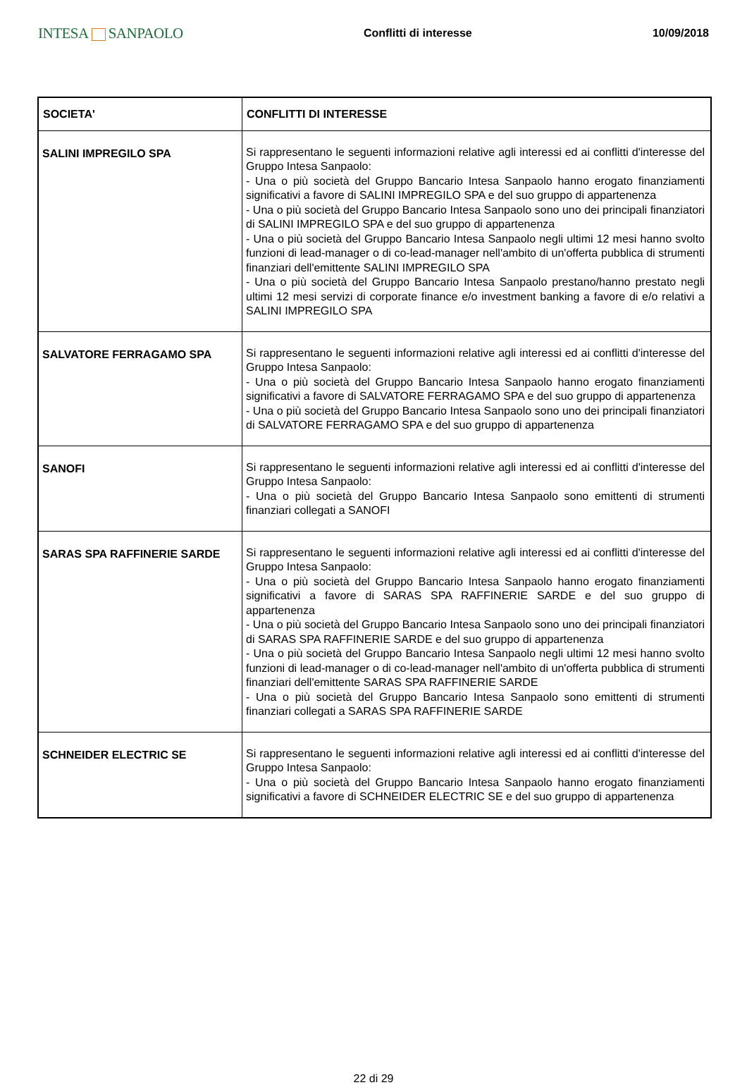INTESA SANPAOLO Conflitti di interesse 10/09/2018
| SOCIETA' | CONFLITTI DI INTERESSE |
| --- | --- |
| SALINI IMPREGILO SPA | Si rappresentano le seguenti informazioni relative agli interessi ed ai conflitti d'interesse del Gruppo Intesa Sanpaolo: - Una o più società del Gruppo Bancario Intesa Sanpaolo hanno erogato finanziamenti significativi a favore di SALINI IMPREGILO SPA e del suo gruppo di appartenenza - Una o più società del Gruppo Bancario Intesa Sanpaolo sono uno dei principali finanziatori di SALINI IMPREGILO SPA e del suo gruppo di appartenenza - Una o più società del Gruppo Bancario Intesa Sanpaolo negli ultimi 12 mesi hanno svolto funzioni di lead-manager o di co-lead-manager nell'ambito di un'offerta pubblica di strumenti finanziari dell'emittente SALINI IMPREGILO SPA - Una o più società del Gruppo Bancario Intesa Sanpaolo prestano/hanno prestato negli ultimi 12 mesi servizi di corporate finance e/o investment banking a favore di e/o relativi a SALINI IMPREGILO SPA |
| SALVATORE FERRAGAMO SPA | Si rappresentano le seguenti informazioni relative agli interessi ed ai conflitti d'interesse del Gruppo Intesa Sanpaolo: - Una o più società del Gruppo Bancario Intesa Sanpaolo hanno erogato finanziamenti significativi a favore di SALVATORE FERRAGAMO SPA e del suo gruppo di appartenenza - Una o più società del Gruppo Bancario Intesa Sanpaolo sono uno dei principali finanziatori di SALVATORE FERRAGAMO SPA e del suo gruppo di appartenenza |
| SANOFI | Si rappresentano le seguenti informazioni relative agli interessi ed ai conflitti d'interesse del Gruppo Intesa Sanpaolo: - Una o più società del Gruppo Bancario Intesa Sanpaolo sono emittenti di strumenti finanziari collegati a SANOFI |
| SARAS SPA RAFFINERIE SARDE | Si rappresentano le seguenti informazioni relative agli interessi ed ai conflitti d'interesse del Gruppo Intesa Sanpaolo: - Una o più società del Gruppo Bancario Intesa Sanpaolo hanno erogato finanziamenti significativi a favore di SARAS SPA RAFFINERIE SARDE e del suo gruppo di appartenenza - Una o più società del Gruppo Bancario Intesa Sanpaolo sono uno dei principali finanziatori di SARAS SPA RAFFINERIE SARDE e del suo gruppo di appartenenza - Una o più società del Gruppo Bancario Intesa Sanpaolo negli ultimi 12 mesi hanno svolto funzioni di lead-manager o di co-lead-manager nell'ambito di un'offerta pubblica di strumenti finanziari dell'emittente SARAS SPA RAFFINERIE SARDE - Una o più società del Gruppo Bancario Intesa Sanpaolo sono emittenti di strumenti finanziari collegati a SARAS SPA RAFFINERIE SARDE |
| SCHNEIDER ELECTRIC SE | Si rappresentano le seguenti informazioni relative agli interessi ed ai conflitti d'interesse del Gruppo Intesa Sanpaolo: - Una o più società del Gruppo Bancario Intesa Sanpaolo hanno erogato finanziamenti significativi a favore di SCHNEIDER ELECTRIC SE e del suo gruppo di appartenenza |
22 di 29